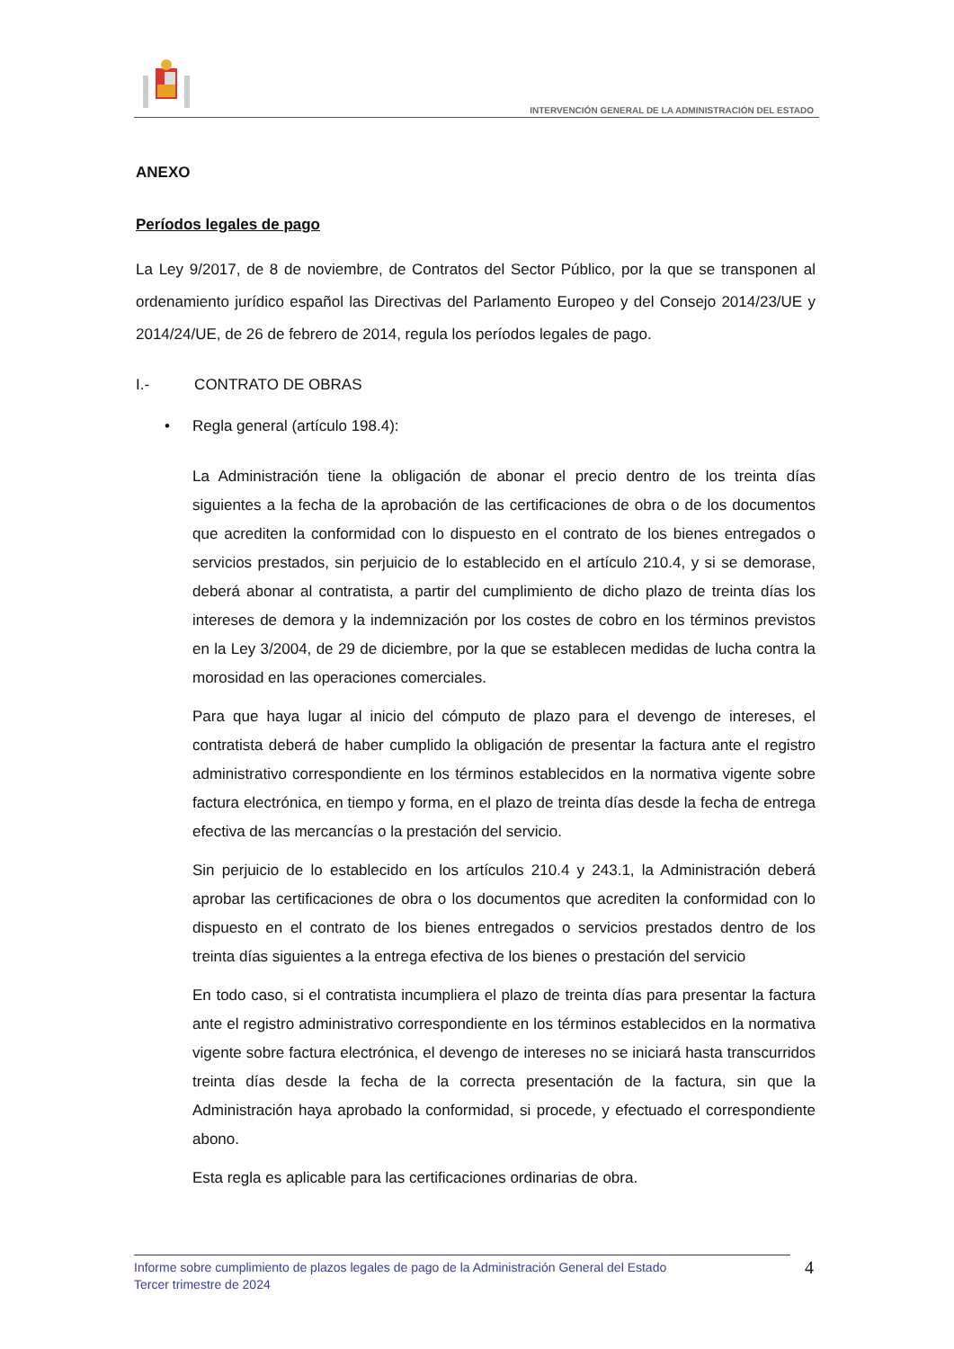INTERVENCIÓN GENERAL DE LA ADMINISTRACIÓN DEL ESTADO
ANEXO
Períodos legales de pago
La Ley 9/2017, de 8 de noviembre, de Contratos del Sector Público, por la que se transponen al ordenamiento jurídico español las Directivas del Parlamento Europeo y del Consejo 2014/23/UE y 2014/24/UE, de 26 de febrero de 2014, regula los períodos legales de pago.
I.- CONTRATO DE OBRAS
• Regla general (artículo 198.4):
La Administración tiene la obligación de abonar el precio dentro de los treinta días siguientes a la fecha de la aprobación de las certificaciones de obra o de los documentos que acrediten la conformidad con lo dispuesto en el contrato de los bienes entregados o servicios prestados, sin perjuicio de lo establecido en el artículo 210.4, y si se demorase, deberá abonar al contratista, a partir del cumplimiento de dicho plazo de treinta días los intereses de demora y la indemnización por los costes de cobro en los términos previstos en la Ley 3/2004, de 29 de diciembre, por la que se establecen medidas de lucha contra la morosidad en las operaciones comerciales.
Para que haya lugar al inicio del cómputo de plazo para el devengo de intereses, el contratista deberá de haber cumplido la obligación de presentar la factura ante el registro administrativo correspondiente en los términos establecidos en la normativa vigente sobre factura electrónica, en tiempo y forma, en el plazo de treinta días desde la fecha de entrega efectiva de las mercancías o la prestación del servicio.
Sin perjuicio de lo establecido en los artículos 210.4 y 243.1, la Administración deberá aprobar las certificaciones de obra o los documentos que acrediten la conformidad con lo dispuesto en el contrato de los bienes entregados o servicios prestados dentro de los treinta días siguientes a la entrega efectiva de los bienes o prestación del servicio
En todo caso, si el contratista incumpliera el plazo de treinta días para presentar la factura ante el registro administrativo correspondiente en los términos establecidos en la normativa vigente sobre factura electrónica, el devengo de intereses no se iniciará hasta transcurridos treinta días desde la fecha de la correcta presentación de la factura, sin que la Administración haya aprobado la conformidad, si procede, y efectuado el correspondiente abono.
Esta regla es aplicable para las certificaciones ordinarias de obra.
Informe sobre cumplimiento de plazos legales de pago de la Administración General del Estado
Tercer trimestre de 2024
4